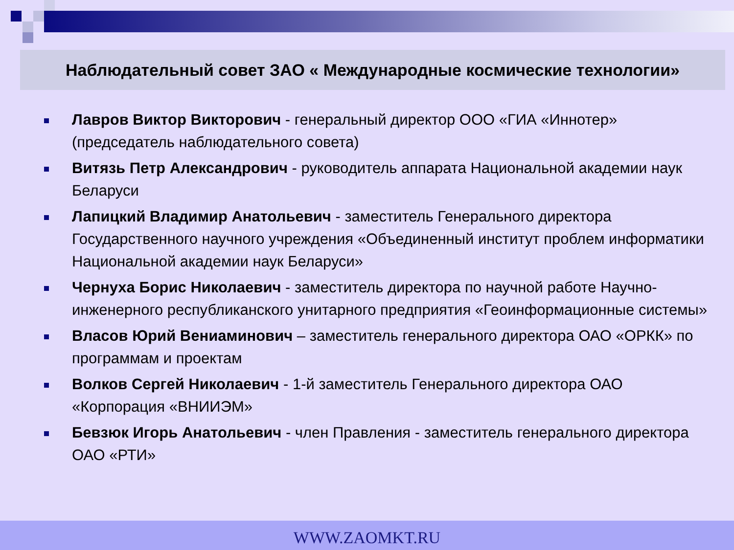Наблюдательный совет ЗАО « Международные космические технологии»
Лавров Виктор Викторович - генеральный директор ООО «ГИА «Иннотер» (председатель наблюдательного совета)
Витязь Петр Александрович - руководитель аппарата Национальной академии наук Беларуси
Лапицкий Владимир Анатольевич - заместитель Генерального директора Государственного научного учреждения «Объединенный институт проблем информатики Национальной академии наук Беларуси»
Чернуха Борис Николаевич - заместитель директора по научной работе Научно-инженерного республиканского унитарного предприятия «Геоинформационные системы»
Власов Юрий Вениаминович – заместитель генерального директора ОАО «ОРКК» по программам и проектам
Волков Сергей Николаевич - 1-й заместитель Генерального директора ОАО «Корпорация «ВНИИЭМ»
Бевзюк Игорь Анатольевич - член Правления - заместитель генерального директора ОАО «РТИ»
WWW.ZAOMKT.RU